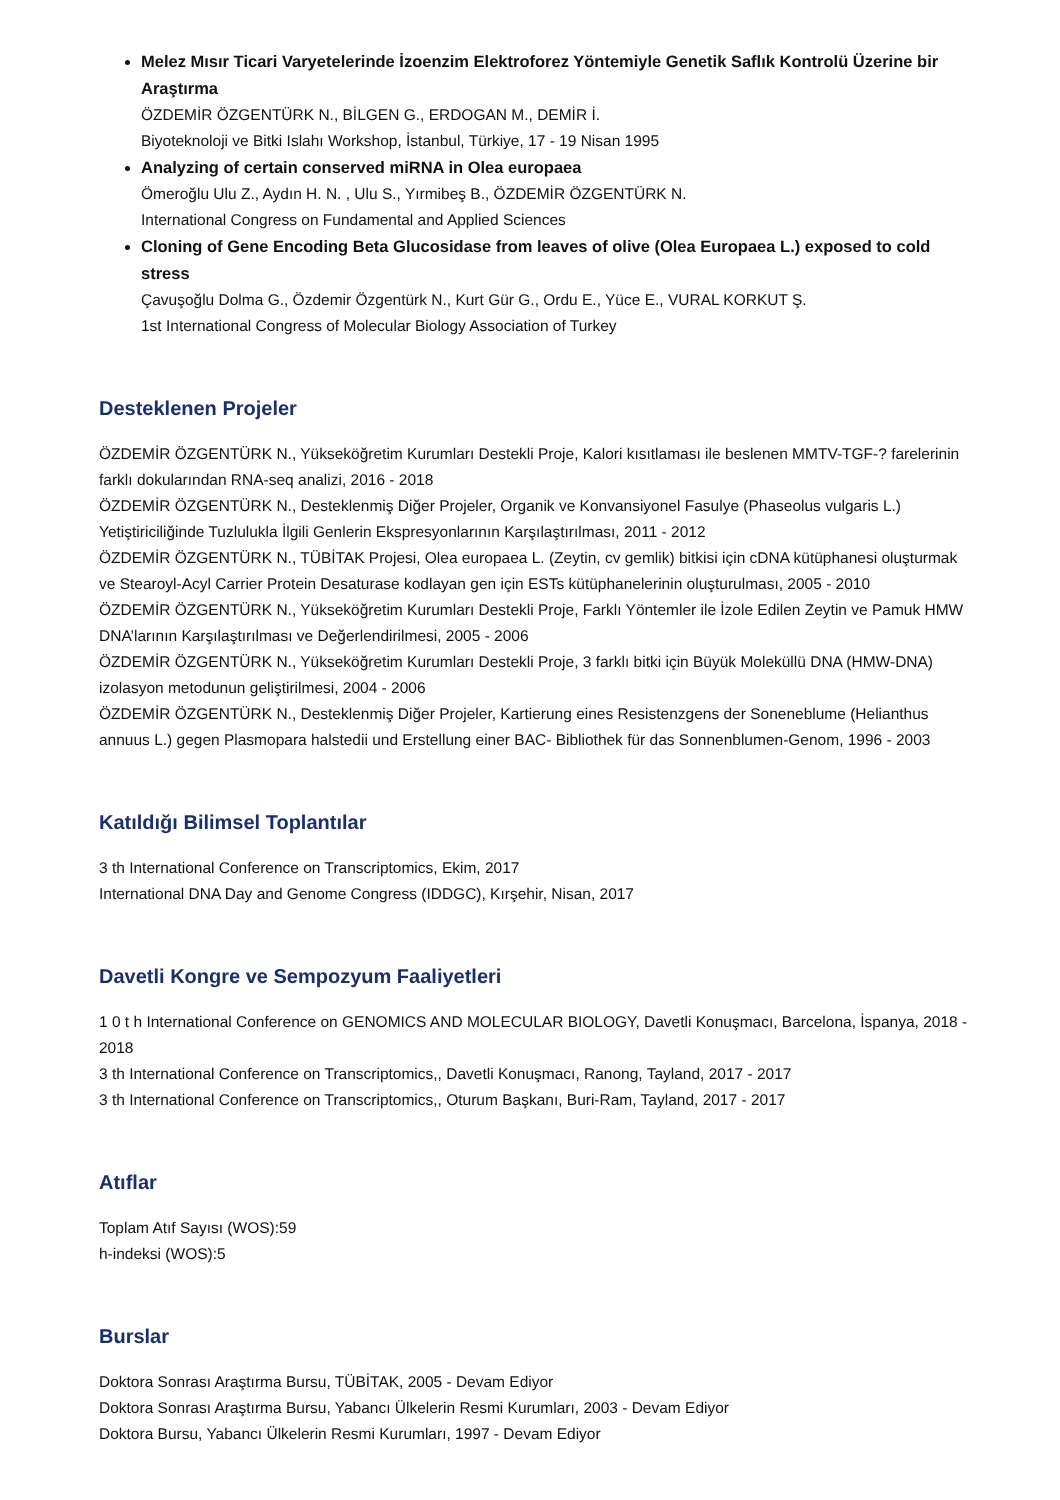Melez Mısır Ticari Varyetelerinde İzoenzim Elektroforez Yöntemiyle Genetik Saflık Kontrolü Üzerine bir Araştırma
ÖZDEMİR ÖZGENTÜRK N., BİLGEN G., ERDOGAN M., DEMİR İ.
Biyoteknoloji ve Bitki Islahı Workshop, İstanbul, Türkiye, 17 - 19 Nisan 1995
Analyzing of certain conserved miRNA in Olea europaea
Ömeroğlu Ulu Z., Aydın H. N. , Ulu S., Yırmibeş B., ÖZDEMİR ÖZGENTÜRK N.
International Congress on Fundamental and Applied Sciences
Cloning of Gene Encoding Beta Glucosidase from leaves of olive (Olea Europaea L.) exposed to cold stress
Çavuşoğlu Dolma G., Özdemir Özgentürk N., Kurt Gür G., Ordu E., Yüce E., VURAL KORKUT Ş.
1st International Congress of Molecular Biology Association of Turkey
Desteklenen Projeler
ÖZDEMİR ÖZGENTÜRK N., Yükseköğretim Kurumları Destekli Proje, Kalori kısıtlaması ile beslenen MMTV-TGF-? farelerinin farklı dokularından RNA-seq analizi, 2016 - 2018
ÖZDEMİR ÖZGENTÜRK N., Desteklenmiş Diğer Projeler, Organik ve Konvansiyonel Fasulye (Phaseolus vulgaris L.) Yetiştiriciliğinde Tuzlulukla İlgili Genlerin Ekspresyonlarının Karşılaştırılması, 2011 - 2012
ÖZDEMİR ÖZGENTÜRK N., TÜBİTAK Projesi, Olea europaea L. (Zeytin, cv gemlik) bitkisi için cDNA kütüphanesi oluşturmak ve Stearoyl-Acyl Carrier Protein Desaturase kodlayan gen için ESTs kütüphanelerinin oluşturulması, 2005 - 2010
ÖZDEMİR ÖZGENTÜRK N., Yükseköğretim Kurumları Destekli Proje, Farklı Yöntemler ile İzole Edilen Zeytin ve Pamuk HMW DNA’larının Karşılaştırılması ve Değerlendirilmesi, 2005 - 2006
ÖZDEMİR ÖZGENTÜRK N., Yükseköğretim Kurumları Destekli Proje, 3 farklı bitki için Büyük Moleküllü DNA (HMW-DNA) izolasyon metodunun geliştirilmesi, 2004 - 2006
ÖZDEMİR ÖZGENTÜRK N., Desteklenmiş Diğer Projeler, Kartierung eines Resistenzgens der Soneneblume (Helianthus annuus L.) gegen Plasmopara halstedii und Erstellung einer BAC- Bibliothek für das Sonnenblumen-Genom, 1996 - 2003
Katıldığı Bilimsel Toplantılar
3 th International Conference on Transcriptomics, Ekim, 2017
International DNA Day and Genome Congress (IDDGC), Kırşehir, Nisan, 2017
Davetli Kongre ve Sempozyum Faaliyetleri
1 0 t h International Conference on GENOMICS AND MOLECULAR BIOLOGY, Davetli Konuşmacı, Barcelona, İspanya, 2018 - 2018
3 th International Conference on Transcriptomics,, Davetli Konuşmacı, Ranong, Tayland, 2017 - 2017
3 th International Conference on Transcriptomics,, Oturum Başkanı, Buri-Ram, Tayland, 2017 - 2017
Atıflar
Toplam Atıf Sayısı (WOS):59
h-indeksi (WOS):5
Burslar
Doktora Sonrası Araştırma Bursu, TÜBİTAK, 2005 - Devam Ediyor
Doktora Sonrası Araştırma Bursu, Yabancı Ülkelerin Resmi Kurumları, 2003 - Devam Ediyor
Doktora Bursu, Yabancı Ülkelerin Resmi Kurumları, 1997 - Devam Ediyor